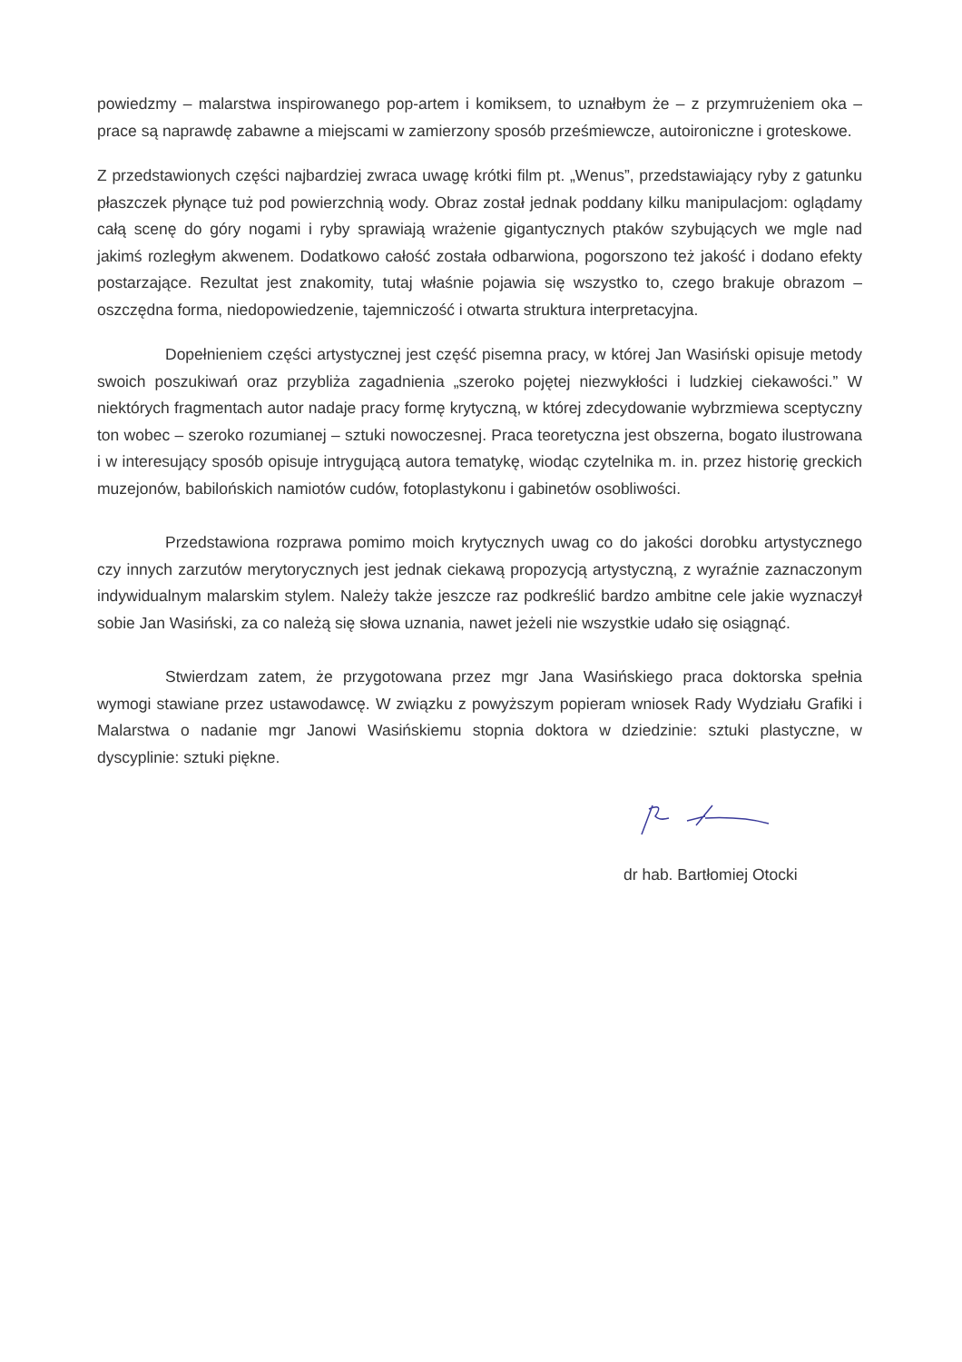powiedzmy – malarstwa inspirowanego pop-artem i komiksem, to uznałbym że – z przymrużeniem oka – prace są naprawdę zabawne a miejscami w zamierzony sposób prześmiewcze, autoironiczne i groteskowe.
Z przedstawionych części najbardziej zwraca uwagę krótki film pt. „Wenus”, przedstawiający ryby z gatunku płaszczek płynące tuż pod powierzchnią wody. Obraz został jednak poddany kilku manipulacjom: oglądamy całą scenę do góry nogami i ryby sprawiają wrażenie gigantycznych ptaków szybujących we mgle nad jakimś rozległym akwenem. Dodatkowo całość została odbarwiona, pogorszono też jakość i dodano efekty postarzające. Rezultat jest znakomity, tutaj właśnie pojawia się wszystko to, czego brakuje obrazom – oszczędna forma, niedopowiedzenie, tajemniczość i otwarta struktura interpretacyjna.
Dopełnieniem części artystycznej jest część pisemna pracy, w której Jan Wasiński opisuje metody swoich poszukiwań oraz przybliża zagadnienia „szeroko pojętej niezwykłości i ludzkiej ciekawości.” W niektórych fragmentach autor nadaje pracy formę krytyczną, w której zdecydowanie wybrzmiewa sceptyczny ton wobec – szeroko rozumianej – sztuki nowoczesnej. Praca teoretyczna jest obszerna, bogato ilustrowana i w interesujący sposób opisuje intrygującą autora tematykę, wiodąc czytelnika m. in. przez historię greckich muzejonów, babilońskich namiotów cudów, fotoplastykonu i gabinetów osobliwości.
Przedstawiona rozprawa pomimo moich krytycznych uwag co do jakości dorobku artystycznego czy innych zarzutów merytorycznych jest jednak ciekawą propozycją artystyczną, z wyraźnie zaznaczonym indywidualnym malarskim stylem. Należy także jeszcze raz podkreślić bardzo ambitne cele jakie wyznaczył sobie Jan Wasiński, za co należą się słowa uznania, nawet jeżeli nie wszystkie udało się osiągnąć.
Stwierdzam zatem, że przygotowana przez mgr Jana Wasińskiego praca doktorska spełnia wymogi stawiane przez ustawodawcę. W związku z powyższym popieram wniosek Rady Wydziału Grafiki i Malarstwa o nadanie mgr Janowi Wasińskiemu stopnia doktora w dziedzinie: sztuki plastyczne, w dyscyplinie: sztuki piękne.
dr hab. Bartłomiej Otocki